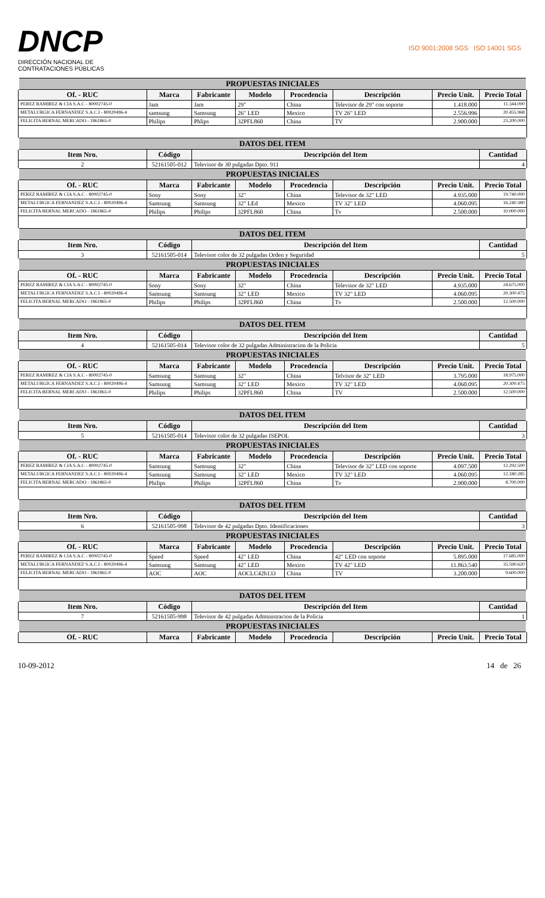DNCP
DIRECCIÓN NACIONAL DE
CONTRATACIONES PÚBLICAS
ISO 9001:2008 SGS ISO 14001 SGS
| PROPUESTAS INICIALES | | | | | | | |
| --- | --- | --- | --- | --- | --- | --- | --- |
| Of. - RUC | Marca | Fabricante | Modelo | Procedencia | Descripción | Precio Unit. | Precio Total |
| PEREZ RAMIREZ & CIA S.A.C - 80002745-0 | Jam | Jam | 29" | China | Televisor de 29" con soporte | 1.418.000 | 11.344.000 |
| METALURGICA FERNANDEZ S.A.C.I - 80020496-4 | samsung | Samsung | 26" LED | Mexico | TV 26" LED | 2.556.996 | 20.455.968 |
| FELICITA BERNAL MERCADO - 1861865-0 | Philips | Phlips | 32PFL860 | China | TV | 2.900.000 | 23.200.000 |
| DATOS DEL ITEM | | | | | | | |
| Item Nro. | Código | Descripción del Item | | | | | Cantidad |
| 2 | 52161505-012 | Televisor de 30 pulgadas Dpto. 911 | | | | | 4 |
| PROPUESTAS INICIALES | | | | | | | |
| Of. - RUC | Marca | Fabricante | Modelo | Procedencia | Descripción | Precio Unit. | Precio Total |
| PEREZ RAMIREZ & CIA S.A.C - 80002745-0 | Sony | Sony | 32" | China | Televisor de 32" LED | 4.935.000 | 19.740.000 |
| METALURGICA FERNANDEZ S.A.C.I - 80020496-4 | Samsung | Samsung | 32" LEd | Mexico | TV 32" LED | 4.060.095 | 16.240.380 |
| FELICITA BERNAL MERCADO - 1861865-0 | Philips | Philips | 32PFL860 | China | Tv | 2.500.000 | 10.000.000 |
| DATOS DEL ITEM | | | | | | | |
| Item Nro. | Código | Descripción del Item | | | | | Cantidad |
| 3 | 52161505-014 | Televisor color de 32 pulgadas Orden y Seguridad | | | | | 5 |
| PROPUESTAS INICIALES | | | | | | | |
| Of. - RUC | Marca | Fabricante | Modelo | Procedencia | Descripción | Precio Unit. | Precio Total |
| PEREZ RAMIREZ & CIA S.A.C - 80002745-0 | Sony | Sony | 32" | China | Televisor de 32" LED | 4.935.000 | 24.675.000 |
| METALURGICA FERNANDEZ S.A.C.I - 80020496-4 | Samsung | Samsung | 32" LED | Mexico | TV 32" LED | 4.060.095 | 20.300.475 |
| FELICITA BERNAL MERCADO - 1861865-0 | Philips | Philips | 32PFL860 | China | Tv | 2.500.000 | 12.500.000 |
| DATOS DEL ITEM | | | | | | | |
| Item Nro. | Código | Descripción del Item | | | | | Cantidad |
| 4 | 52161505-014 | Televisor color de 32 pulgadas Administracion de la Policia | | | | | 5 |
| PROPUESTAS INICIALES | | | | | | | |
| Of. - RUC | Marca | Fabricante | Modelo | Procedencia | Descripción | Precio Unit. | Precio Total |
| PEREZ RAMIREZ & CIA S.A.C - 80002745-0 | Samsung | Samsung | 32" | China | Telvisor de 32" LED | 3.795.000 | 18.975.000 |
| METALURGICA FERNANDEZ S.A.C.I - 80020496-4 | Samsung | Samsung | 32" LED | Mexico | TV 32" LED | 4.060.095 | 20.300.475 |
| FELICITA BERNAL MERCADO - 1861865-0 | Philips | Philips | 32PFL860 | China | TV | 2.500.000 | 12.500.000 |
| DATOS DEL ITEM | | | | | | | |
| Item Nro. | Código | Descripción del Item | | | | | Cantidad |
| 5 | 52161505-014 | Televisor color de 32 pulgadas ISEPOL | | | | | 3 |
| PROPUESTAS INICIALES | | | | | | | |
| Of. - RUC | Marca | Fabricante | Modelo | Procedencia | Descripción | Precio Unit. | Precio Total |
| PEREZ RAMIREZ & CIA S.A.C - 80002745-0 | Samsung | Samsung | 32" | China | Televisor de 32" LED con soporte | 4.097.500 | 12.292.500 |
| METALURGICA FERNANDEZ S.A.C.I - 80020496-4 | Samsung | Samsung | 32" LED | Mexico | TV 32" LED | 4.060.095 | 12.180.285 |
| FELICITA BERNAL MERCADO - 1861865-0 | Philips | Philips | 32PFL860 | China | Tv | 2.900.000 | 8.700.000 |
| DATOS DEL ITEM | | | | | | | |
| Item Nro. | Código | Descripción del Item | | | | | Cantidad |
| 6 | 52161505-998 | Televisor de 42 pulgadas Dpto. Identificaciones | | | | | 3 |
| PROPUESTAS INICIALES | | | | | | | |
| Of. - RUC | Marca | Fabricante | Modelo | Procedencia | Descripción | Precio Unit. | Precio Total |
| PEREZ RAMIREZ & CIA S.A.C - 80002745-0 | Speed | Speed | 42" LED | China | 42" LED con soporte | 5.895.000 | 17.685.000 |
| METALURGICA FERNANDEZ S.A.C.I - 80020496-4 | Samsung | Samsung | 42" LED | Mexico | TV 42" LED | 11.863.540 | 35.590.620 |
| FELICITA BERNAL MERCADO - 1861865-0 | AOC | AOC | AOCLC42h133 | China | TV | 3.200.000 | 9.600.000 |
| DATOS DEL ITEM | | | | | | | |
| Item Nro. | Código | Descripción del Item | | | | | Cantidad |
| 7 | 52161505-998 | Televisor de 42 pulgadas Administracion de la Policia | | | | | 1 |
| PROPUESTAS INICIALES | | | | | | | |
| Of. - RUC | Marca | Fabricante | Modelo | Procedencia | Descripción | Precio Unit. | Precio Total |
10-09-2012 14 de 26